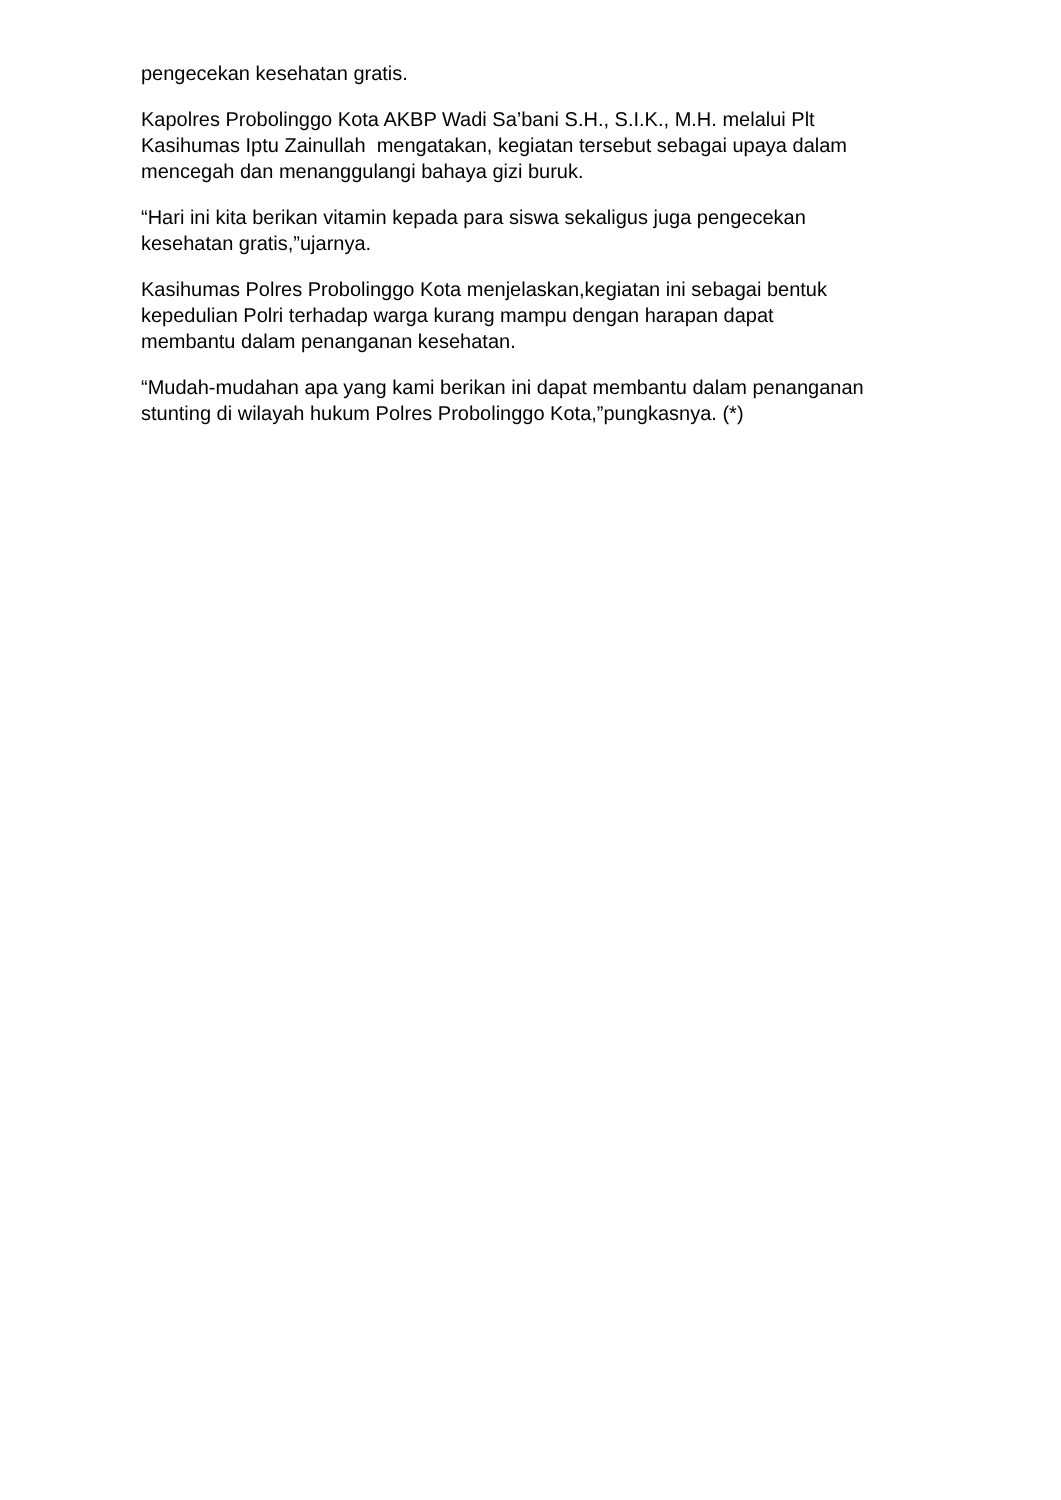pengecekan kesehatan gratis.
Kapolres Probolinggo Kota AKBP Wadi Sa’bani S.H., S.I.K., M.H. melalui Plt
Kasihumas Iptu Zainullah mengatakan, kegiatan tersebut sebagai upaya dalam
mencegah dan menanggulangi bahaya gizi buruk.
“Hari ini kita berikan vitamin kepada para siswa sekaligus juga pengecekan
kesehatan gratis,”ujarnya.
Kasihumas Polres Probolinggo Kota menjelaskan,kegiatan ini sebagai bentuk
kepedulian Polri terhadap warga kurang mampu dengan harapan dapat
membantu dalam penanganan kesehatan.
“Mudah-mudahan apa yang kami berikan ini dapat membantu dalam penanganan
stunting di wilayah hukum Polres Probolinggo Kota,”pungkasnya. (*)